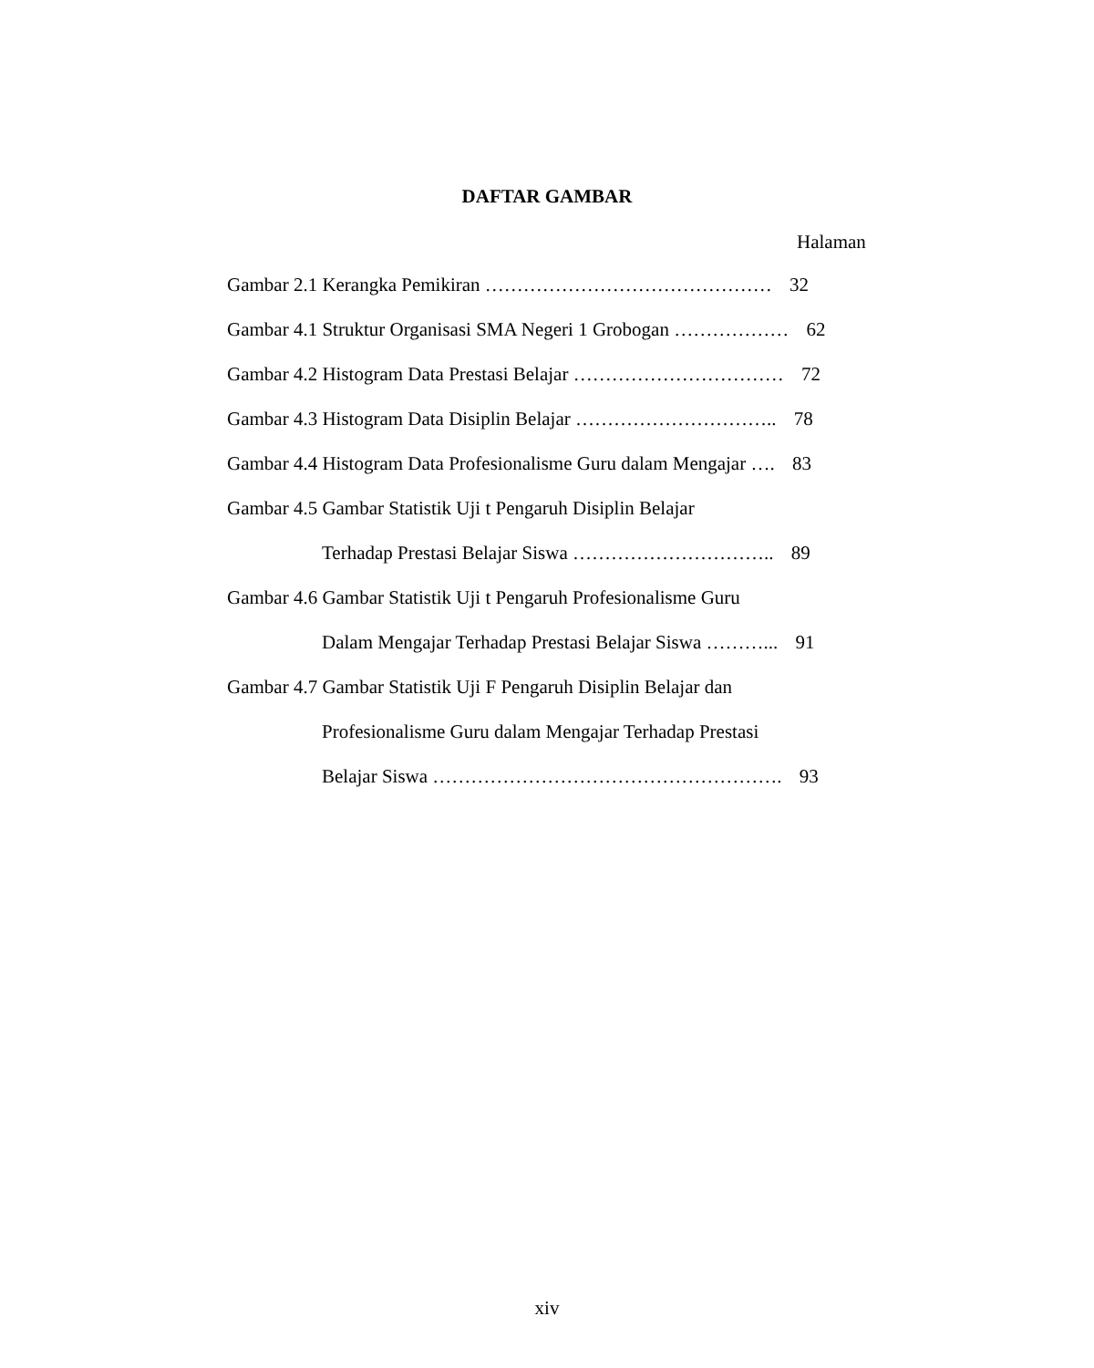DAFTAR GAMBAR
Halaman
Gambar 2.1 Kerangka Pemikiran ……………………………………… 32
Gambar 4.1 Struktur Organisasi SMA Negeri 1 Grobogan ……………… 62
Gambar 4.2 Histogram Data Prestasi Belajar …………………………… 72
Gambar 4.3 Histogram Data Disiplin Belajar ………………………….. 78
Gambar 4.4 Histogram Data Profesionalisme Guru dalam Mengajar …. 83
Gambar 4.5 Gambar Statistik Uji t Pengaruh Disiplin Belajar
Terhadap Prestasi Belajar Siswa ………………………….. 89
Gambar 4.6 Gambar Statistik Uji t Pengaruh Profesionalisme Guru
Dalam Mengajar Terhadap Prestasi Belajar Siswa ………... 91
Gambar 4.7 Gambar Statistik Uji F Pengaruh Disiplin Belajar dan
Profesionalisme Guru dalam Mengajar Terhadap Prestasi
Belajar Siswa ………………………………………………. 93
xiv